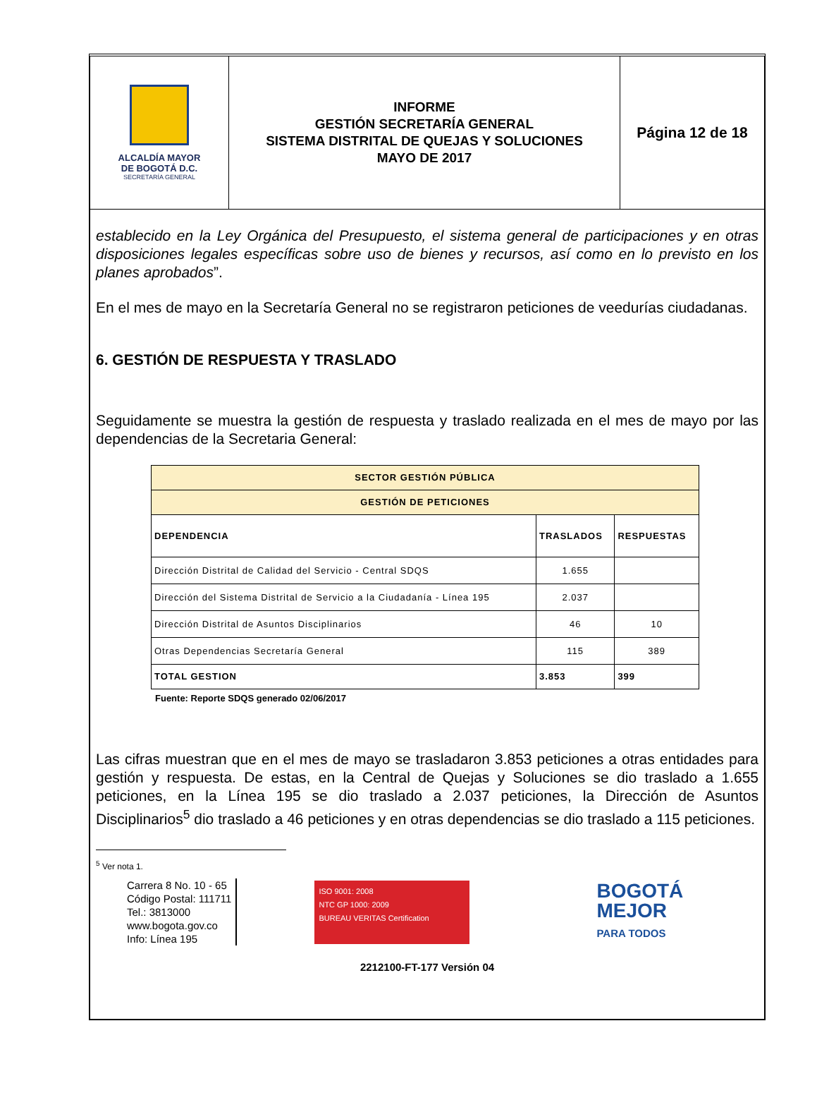ALCALDÍA MAYOR
DE BOGOTÁ D.C.
SECRETARÍA GENERAL
INFORME
GESTIÓN SECRETARÍA GENERAL
SISTEMA DISTRITAL DE QUEJAS Y SOLUCIONES
MAYO DE 2017
Página 12 de 18
establecido en la Ley Orgánica del Presupuesto, el sistema general de participaciones y en otras disposiciones legales específicas sobre uso de bienes y recursos, así como en lo previsto en los planes aprobados”.
En el mes de mayo en la Secretaría General no se registraron peticiones de veedurías ciudadanas.
6. GESTIÓN DE RESPUESTA Y TRASLADO
Seguidamente se muestra la gestión de respuesta y traslado realizada en el mes de mayo por las dependencias de la Secretaria General:
| SECTOR GESTIÓN PÚBLICA | | |
| --- | --- | --- |
| GESTIÓN DE PETICIONES | | |
| DEPENDENCIA | TRASLADOS | RESPUESTAS |
| Dirección Distrital de Calidad del Servicio - Central SDQS | 1.655 | |
| Dirección del Sistema Distrital de Servicio a la Ciudadanía - Línea 195 | 2.037 | |
| Dirección Distrital de Asuntos Disciplinarios | 46 | 10 |
| Otras Dependencias Secretaría General | 115 | 389 |
| TOTAL GESTION | 3.853 | 399 |
Fuente: Reporte SDQS generado 02/06/2017
Las cifras muestran que en el mes de mayo se trasladaron 3.853 peticiones a otras entidades para gestión y respuesta. De estas, en la Central de Quejas y Soluciones se dio traslado a 1.655 peticiones, en la Línea 195 se dio traslado a 2.037 peticiones, la Dirección de Asuntos Disciplinarios<sup>5</sup> dio traslado a 46 peticiones y en otras dependencias se dio traslado a 115 peticiones.
<sup>5</sup> Ver nota 1.
Carrera 8 No. 10 - 65
Código Postal: 111711
Tel.: 3813000
www.bogota.gov.co
Info: Línea 195
ISO 9001: 2008
NTC GP 1000: 2009
BUREAU VERITAS Certification
BOGOTÁ
MEJOR
PARA TODOS
2212100-FT-177 Versión 04